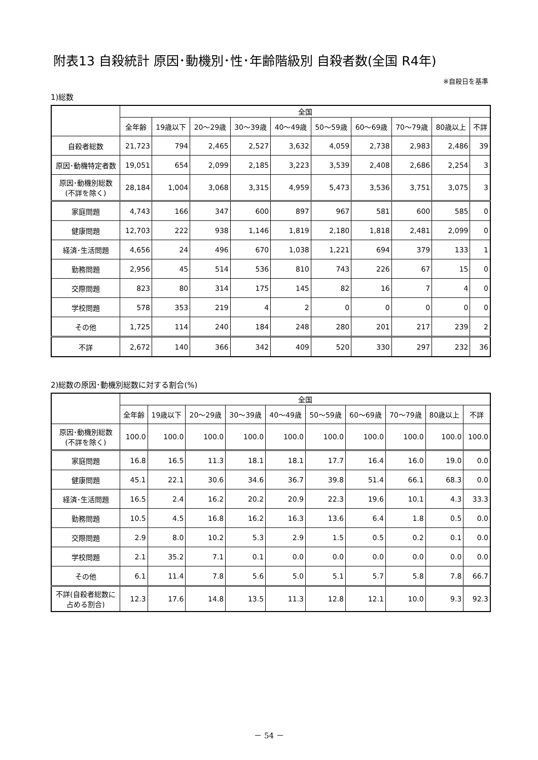附表13 自殺統計 原因･動機別･性･年齢階級別 自殺者数(全国 R4年)
※自殺日を基準
1)総数
| | 全国 | | | | | | | | | |
| --- | --- | --- | --- | --- | --- | --- | --- | --- | --- | --- |
| | 全年齢 | 19歳以下 | 20～29歳 | 30～39歳 | 40～49歳 | 50～59歳 | 60～69歳 | 70～79歳 | 80歳以上 | 不詳 |
| 自殺者総数 | 21,723 | 794 | 2,465 | 2,527 | 3,632 | 4,059 | 2,738 | 2,983 | 2,486 | 39 |
| 原因･動機特定者数 | 19,051 | 654 | 2,099 | 2,185 | 3,223 | 3,539 | 2,408 | 2,686 | 2,254 | 3 |
| 原因･動機別総数 (不詳を除く) | 28,184 | 1,004 | 3,068 | 3,315 | 4,959 | 5,473 | 3,536 | 3,751 | 3,075 | 3 |
| 家庭問題 | 4,743 | 166 | 347 | 600 | 897 | 967 | 581 | 600 | 585 | 0 |
| 健康問題 | 12,703 | 222 | 938 | 1,146 | 1,819 | 2,180 | 1,818 | 2,481 | 2,099 | 0 |
| 経済･生活問題 | 4,656 | 24 | 496 | 670 | 1,038 | 1,221 | 694 | 379 | 133 | 1 |
| 勤務問題 | 2,956 | 45 | 514 | 536 | 810 | 743 | 226 | 67 | 15 | 0 |
| 交際問題 | 823 | 80 | 314 | 175 | 145 | 82 | 16 | 7 | 4 | 0 |
| 学校問題 | 578 | 353 | 219 | 4 | 2 | 0 | 0 | 0 | 0 | 0 |
| その他 | 1,725 | 114 | 240 | 184 | 248 | 280 | 201 | 217 | 239 | 2 |
| 不詳 | 2,672 | 140 | 366 | 342 | 409 | 520 | 330 | 297 | 232 | 36 |
2)総数の原因･動機別総数に対する割合(%)
| | 全国 | | | | | | | | | |
| --- | --- | --- | --- | --- | --- | --- | --- | --- | --- | --- |
| | 全年齢 | 19歳以下 | 20～29歳 | 30～39歳 | 40～49歳 | 50～59歳 | 60～69歳 | 70～79歳 | 80歳以上 | 不詳 |
| 原因･動機別総数 (不詳を除く) | 100.0 | 100.0 | 100.0 | 100.0 | 100.0 | 100.0 | 100.0 | 100.0 | 100.0 | 100.0 |
| 家庭問題 | 16.8 | 16.5 | 11.3 | 18.1 | 18.1 | 17.7 | 16.4 | 16.0 | 19.0 | 0.0 |
| 健康問題 | 45.1 | 22.1 | 30.6 | 34.6 | 36.7 | 39.8 | 51.4 | 66.1 | 68.3 | 0.0 |
| 経済･生活問題 | 16.5 | 2.4 | 16.2 | 20.2 | 20.9 | 22.3 | 19.6 | 10.1 | 4.3 | 33.3 |
| 勤務問題 | 10.5 | 4.5 | 16.8 | 16.2 | 16.3 | 13.6 | 6.4 | 1.8 | 0.5 | 0.0 |
| 交際問題 | 2.9 | 8.0 | 10.2 | 5.3 | 2.9 | 1.5 | 0.5 | 0.2 | 0.1 | 0.0 |
| 学校問題 | 2.1 | 35.2 | 7.1 | 0.1 | 0.0 | 0.0 | 0.0 | 0.0 | 0.0 | 0.0 |
| その他 | 6.1 | 11.4 | 7.8 | 5.6 | 5.0 | 5.1 | 5.7 | 5.8 | 7.8 | 66.7 |
| 不詳(自殺者総数に 占める割合) | 12.3 | 17.6 | 14.8 | 13.5 | 11.3 | 12.8 | 12.1 | 10.0 | 9.3 | 92.3 |
－ 54 －